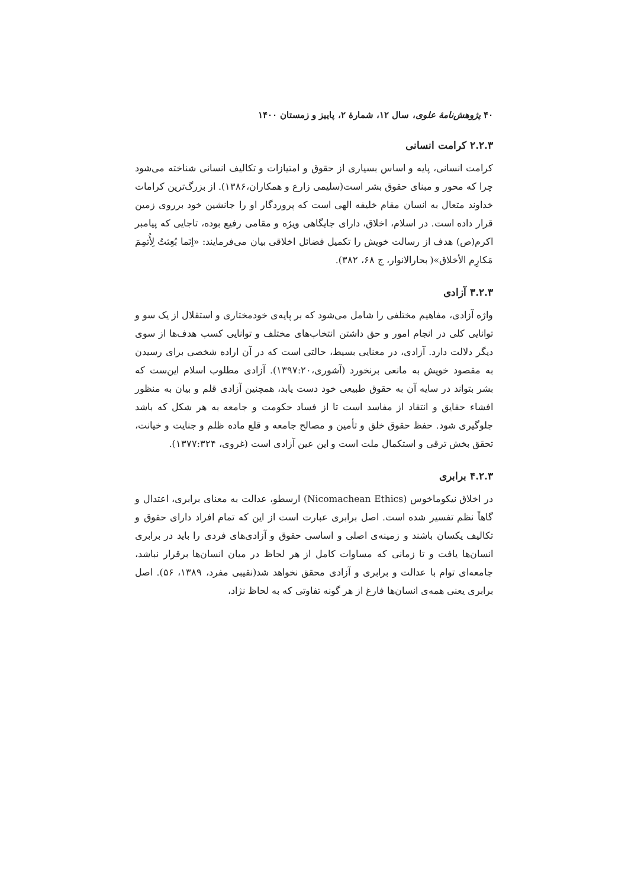۴۰ پژوهش‌نامهٔ علوی، سال ۱۲، شمارهٔ ۲، پاییز و زمستان ۱۴۰۰
۲.۲.۳ کرامت انسانی
کرامت انسانی، پایه و اساس بسیاری از حقوق و امتیازات و تکالیف انسانی شناخته می‌شود چرا که محور و مبنای حقوق بشر است(سلیمی زارع و همکاران،۱۳۸۶). از بزرگ‌ترین کرامات خداوند متعال به انسان مقام خلیفه الهی است که پروردگار او را جانشین خود برروی زمین قرار داده است. در اسلام، اخلاق، دارای جایگاهی ویژه و مقامی رفیع بوده، تاجایی که پیامبر اکرم(ص) هدف از رسالت خویش را تکمیل فضائل اخلاقی بیان می‌فرمایند: «اِنَما بُعِثتُ لِأُتمِمَ مَکارِم الأخلاق»( بحارالانوار، ج ۶۸، ۳۸۲).
۳.۲.۳ آزادی
واژه آزادی، مفاهیم مختلفی را شامل می‌شود که بر پایه‌ی خودمختاری و استقلال از یک سو و توانایی کلی در انجام امور و حق داشتن انتخاب‌های مختلف و توانایی کسب هدف‌ها از سوی دیگر دلالت دارد. آزادی، در معنایی بسیط، حالتی است که در آن اراده شخصی برای رسیدن به مقصود خویش به مانعی برنخورد (آشوری،۱۳۹۷:۲۰). آزادی مطلوب اسلام این‌ست که بشر بتواند در سایه آن به حقوق طبیعی خود دست یابد، همچنین آزادی قلم و بیان به منظور افشاء حقایق و انتقاد از مفاسد است تا از فساد حکومت و جامعه به هر شکل که باشد جلوگیری شود. حفظ حقوق خلق و تأمین و مصالح جامعه و قلع ماده ظلم و جنایت و خیانت، تحقق بخش ترقی و استکمال ملت است و این عین آزادی است (غروی، ۱۳۷۷:۳۲۴).
۴.۲.۳ برابری
در اخلاق نیکوماخوس (Nicomachean Ethics) ارسطو، عدالت به معنای برابری، اعتدال و گاهاً نظم تفسیر شده است. اصل برابری عبارت است از این که تمام افراد دارای حقوق و تکالیف یکسان باشند و زمینه‌ی اصلی و اساسی حقوق و آزادی‌های فردی را باید در برابری انسان‌ها یافت و تا زمانی که مساوات کامل از هر لحاظ در میان انسان‌ها برقرار نباشد، جامعه‌ای توام با عدالت و برابری و آزادی محقق نخواهد شد(نقیبی مفرد، ۱۳۸۹، ۵۶). اصل برابری یعنی همه‌ی انسان‌ها فارغ از هر گونه تفاوتی که به لحاظ نژاد،